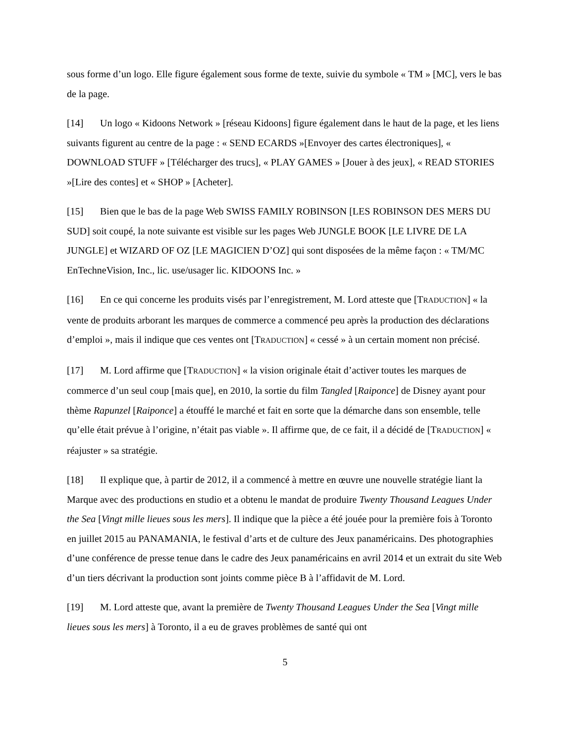sous forme d’un logo. Elle figure également sous forme de texte, suivie du symbole « TM » [MC], vers le bas de la page.
[14] Un logo « Kidoons Network » [réseau Kidoons] figure également dans le haut de la page, et les liens suivants figurent au centre de la page : « SEND ECARDS »[Envoyer des cartes électroniques], « DOWNLOAD STUFF » [Télécharger des trucs], « PLAY GAMES » [Jouer à des jeux], « READ STORIES »[Lire des contes] et « SHOP » [Acheter].
[15] Bien que le bas de la page Web SWISS FAMILY ROBINSON [LES ROBINSON DES MERS DU SUD] soit coupé, la note suivante est visible sur les pages Web JUNGLE BOOK [LE LIVRE DE LA JUNGLE] et WIZARD OF OZ [LE MAGICIEN D’OZ] qui sont disposées de la même façon : « TM/MC EnTechneVision, Inc., lic. use/usager lic. KIDOONS Inc. »
[16] En ce qui concerne les produits visés par l’enregistrement, M. Lord atteste que [TRADUCTION] « la vente de produits arborant les marques de commerce a commencé peu après la production des déclarations d’emploi », mais il indique que ces ventes ont [TRADUCTION] « cessé » à un certain moment non précisé.
[17] M. Lord affirme que [TRADUCTION] « la vision originale était d’activer toutes les marques de commerce d’un seul coup [mais que], en 2010, la sortie du film Tangled [Raiponce] de Disney ayant pour thème Rapunzel [Raiponce] a étouffé le marché et fait en sorte que la démarche dans son ensemble, telle qu’elle était prévue à l’origine, n’était pas viable ». Il affirme que, de ce fait, il a décidé de [TRADUCTION] « réajuster » sa stratégie.
[18] Il explique que, à partir de 2012, il a commencé à mettre en œuvre une nouvelle stratégie liant la Marque avec des productions en studio et a obtenu le mandat de produire Twenty Thousand Leagues Under the Sea [Vingt mille lieues sous les mers]. Il indique que la pièce a été jouée pour la première fois à Toronto en juillet 2015 au PANAMANIA, le festival d’arts et de culture des Jeux panaméricains. Des photographies d’une conférence de presse tenue dans le cadre des Jeux panaméricains en avril 2014 et un extrait du site Web d’un tiers décrivant la production sont joints comme pièce B à l’affidavit de M. Lord.
[19] M. Lord atteste que, avant la première de Twenty Thousand Leagues Under the Sea [Vingt mille lieues sous les mers] à Toronto, il a eu de graves problèmes de santé qui ont
5